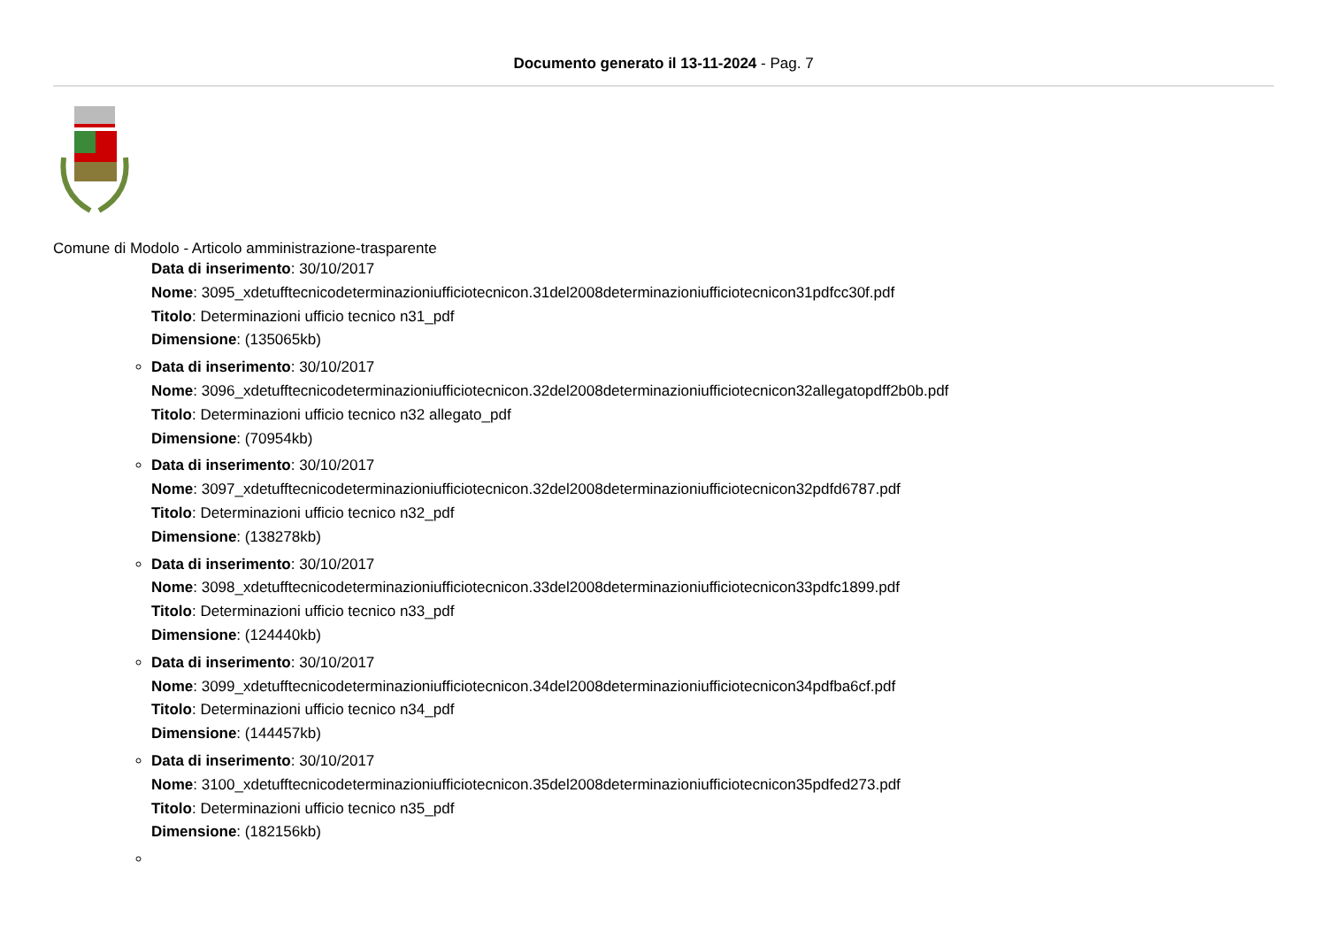Documento generato il 13-11-2024 - Pag. 7
Comune di Modolo - Articolo amministrazione-trasparente
Data di inserimento: 30/10/2017
Nome: 3095_xdetufftecnicodeterminazioniufficiotecnicon.31del2008determinazioniufficiotecnicon31pdfcc30f.pdf
Titolo: Determinazioni ufficio tecnico n31_pdf
Dimensione: (135065kb)
Data di inserimento: 30/10/2017
Nome: 3096_xdetufftecnicodeterminazioniufficiotecnicon.32del2008determinazioniufficiotecnicon32allegatopdff2b0b.pdf
Titolo: Determinazioni ufficio tecnico n32 allegato_pdf
Dimensione: (70954kb)
Data di inserimento: 30/10/2017
Nome: 3097_xdetufftecnicodeterminazioniufficiotecnicon.32del2008determinazioniufficiotecnicon32pdfd6787.pdf
Titolo: Determinazioni ufficio tecnico n32_pdf
Dimensione: (138278kb)
Data di inserimento: 30/10/2017
Nome: 3098_xdetufftecnicodeterminazioniufficiotecnicon.33del2008determinazioniufficiotecnicon33pdfc1899.pdf
Titolo: Determinazioni ufficio tecnico n33_pdf
Dimensione: (124440kb)
Data di inserimento: 30/10/2017
Nome: 3099_xdetufftecnicodeterminazioniufficiotecnicon.34del2008determinazioniufficiotecnicon34pdfba6cf.pdf
Titolo: Determinazioni ufficio tecnico n34_pdf
Dimensione: (144457kb)
Data di inserimento: 30/10/2017
Nome: 3100_xdetufftecnicodeterminazioniufficiotecnicon.35del2008determinazioniufficiotecnicon35pdfed273.pdf
Titolo: Determinazioni ufficio tecnico n35_pdf
Dimensione: (182156kb)